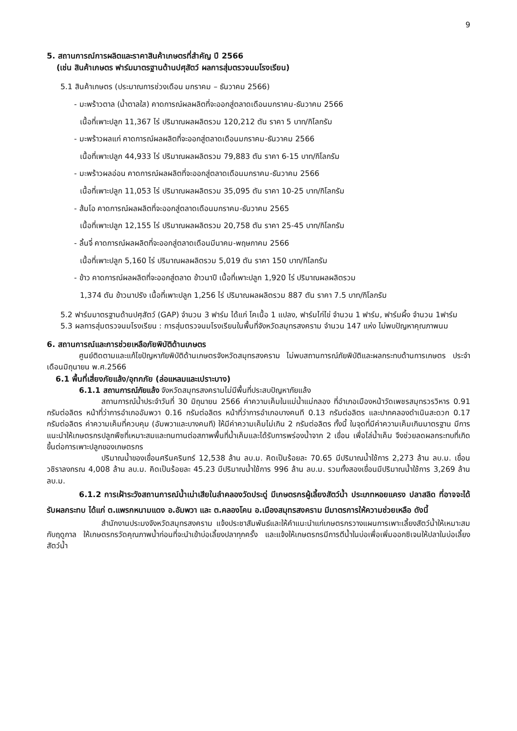9
5. สถานการณ์การผลิตและราคาสินค้าเกษตรที่สำคัญ ปี 2566
(เช่น สินค้าเกษตร ฟาร์มมาตรฐานด้านปศุสัตว์ ผลการสุ่มตรวจนมโรงเรียน)
5.1 สินค้าเกษตร (ประมาณการช่วงเดือน มกราคม – ธันวาคม 2566)
- มะพร้าวตาล (น้ำตาลใส) คาดการณ์ผลผลิตที่จะออกสู่ตลาดเดือนมกราคม-ธันวาคม 2566
เนื้อที่เพาะปลูก 11,367 ไร่ ปริมาณผลผลิตรวม 120,212 ตัน ราคา 5 บาท/กิโลกรัม
- มะพร้าวผลแก่ คาดการณ์ผลผลิตที่จะออกสู่ตลาดเดือนมกราคม-ธันวาคม 2566
เนื้อที่เพาะปลูก 44,933 ไร่ ปริมาณผลผลิตรวม 79,883 ตัน ราคา 6-15 บาท/กิโลกรัม
- มะพร้าวผลอ่อน คาดการณ์ผลผลิตที่จะออกสู่ตลาดเดือนมกราคม-ธันวาคม 2566
เนื้อที่เพาะปลูก 11,053 ไร่ ปริมาณผลผลิตรวม 35,095 ตัน ราคา 10-25 บาท/กิโลกรัม
- ส้มโอ คาดการณ์ผลผลิตที่จะออกสู่ตลาดเดือนมกราคม-ธันวาคม 2565
เนื้อที่เพาะปลูก 12,155 ไร่ ปริมาณผลผลิตรวม 20,758 ตัน ราคา 25-45 บาท/กิโลกรัม
- ลิ้นจี่ คาดการณ์ผลผลิตที่จะออกสู่ตลาดเดือนมีนาคม-พฤษภาคม 2566
เนื้อที่เพาะปลูก 5,160 ไร่ ปริมาณผลผลิตรวม 5,019 ตัน ราคา 150 บาท/กิโลกรัม
- ข้าว คาดการณ์ผลผลิตที่จะออกสู่ตลาด ข้าวนาปี เนื้อที่เพาะปลูก 1,920 ไร่ ปริมาณผลผลิตรวม
1,374 ตัน ข้าวนาปรัง เนื้อที่เพาะปลูก 1,256 ไร่ ปริมาณผลผลิตรวม 887 ตัน ราคา 7.5 บาท/กิโลกรัม
5.2 ฟาร์มมาตรฐานด้านปศุสัตว์ (GAP) จำนวน 3 ฟาร์ม ได้แก่ โคเนื้อ 1 แปลง, ฟาร์มไก่ไข่ จำนวน 1 ฟาร์ม, ฟาร์มผึ้ง จำนวน 1ฟาร์ม
5.3 ผลการสุ่มตรวจนมโรงเรียน : การสุ่มตรวจนมโรงเรียนในพื้นที่จังหวัดสมุทรสงคราม จำนวน 147 แห่ง ไม่พบปัญหาคุณภาพนม
6. สถานการณ์และการช่วยเหลือภัยพิบัติด้านเกษตร
ศูนย์ติดตามและแก้ไขปัญหาภัยพิบัติด้านเกษตรจังหวัดสมุทรสงคราม ไม่พบสถานการณ์ภัยพิบัติและผลกระทบด้านการเกษตร ประจำเดือนมิถุนายน พ.ศ.2566
6.1 พื้นที่เสี่ยงภัยแล้ง/อุทกภัย (ล่อแหลมและเปราะบาง)
6.1.1 สถานการณ์ภัยแล้ง จังหวัดสมุทรสงครามไม่มีพื้นที่ประสบปัญหาภัยแล้ง
สถานการณ์น้ำประจำวันที่ 30 มิถุนายน 2566 ค่าความเค็มในแม่น้ำแม่กลอง ที่อำเภอเมืองหน้าวัดเพชรสมุทรวรวิหาร 0.91 กรัมต่อลิตร หน้าที่ว่าการอำเภออัมพวา 0.16 กรัมต่อลิตร หน้าที่ว่าการอำเภอบางคนที 0.13 กรัมต่อลิตร และปากคลองดำเนินสะดวก 0.17 กรัมต่อลิตร ค่าความเค็มที่ควบคุม (อัมพวาและบางคนที) ให้มีค่าความเค็มไม่เกิน 2 กรัมต่อลิตร ทั้งนี้ ในจุดที่มีค่าความเค็มเกินมาตรฐาน มีการแนะนำให้เกษตรกรปลูกพืชที่เหมาะสมและทนทานต่อสภาพพื้นที่น้ำเค็มและได้รับการพร่องน้ำจาก 2 เขื่อน เพื่อไล่น้ำเค็ม จึงช่วยลดผลกระทบที่เกิดขึ้นต่อการเพาะปลูกของเกษตรกร
ปริมาณน้ำของเขื่อนศรีนครินทร์ 12,538 ล้าน ลบ.ม. คิดเป็นร้อยละ 70.65 มีปริมาณน้ำใช้การ 2,273 ล้าน ลบ.ม. เขื่อนวชิราลงกรณ 4,008 ล้าน ลบ.ม. คิดเป็นร้อยละ 45.23 มีปริมาณน้ำใช้การ 996 ล้าน ลบ.ม. รวมทั้งสองเขื่อนมีปริมาณน้ำใช้การ 3,269 ล้าน ลบ.ม.
6.1.2 การเฝ้าระวังสถานการณ์น้ำเน่าเสียในลำคลองวัดประดู่ มีเกษตรกรผู้เลี้ยงสัตว์น้ำ ประเภทหอยแครง ปลาสลิด ที่อาจจะได้รับผลกระทบ ได้แก่ ต.แพรกหนามแดง อ.อัมพวา และ ต.คลองโคน อ.เมืองสมุทรสงคราม มีมาตรการให้ความช่วยเหลือ ดังนี้
สำนักงานประมงจังหวัดสมุทรสงคราม แจ้งประชาสัมพันธ์และให้คำแนะนำแก่เกษตรกรวางแผนการเพาะเลี้ยงสัตว์น้ำให้เหมาะสมกับฤดูกาล ให้เกษตรกรวัดคุณภาพน้ำก่อนที่จะนำเข้าบ่อเลี้ยงปลาทุกครั้ง และแจ้งให้เกษตรกรมีการตีน้ำในบ่อเพื่อเพิ่มออกซิเจนให้ปลาในบ่อเลี้ยงสัตว์น้ำ